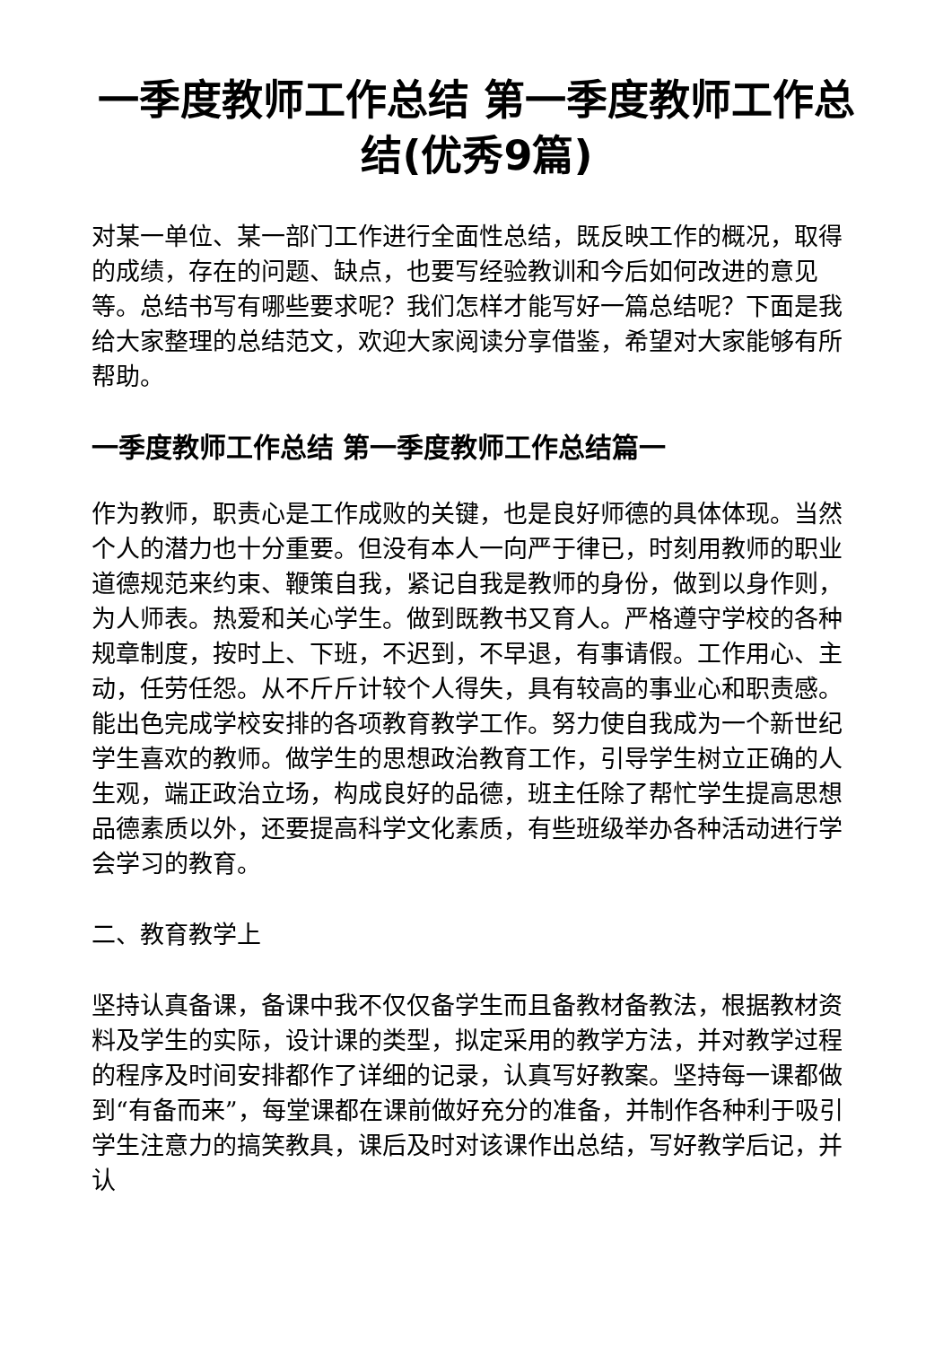一季度教师工作总结 第一季度教师工作总结(优秀9篇)
对某一单位、某一部门工作进行全面性总结，既反映工作的概况，取得的成绩，存在的问题、缺点，也要写经验教训和今后如何改进的意见等。总结书写有哪些要求呢？我们怎样才能写好一篇总结呢？下面是我给大家整理的总结范文，欢迎大家阅读分享借鉴，希望对大家能够有所帮助。
一季度教师工作总结 第一季度教师工作总结篇一
作为教师，职责心是工作成败的关键，也是良好师德的具体体现。当然个人的潜力也十分重要。但没有本人一向严于律已，时刻用教师的职业道德规范来约束、鞭策自我，紧记自我是教师的身份，做到以身作则，为人师表。热爱和关心学生。做到既教书又育人。严格遵守学校的各种规章制度，按时上、下班，不迟到，不早退，有事请假。工作用心、主动，任劳任怨。从不斤斤计较个人得失，具有较高的事业心和职责感。能出色完成学校安排的各项教育教学工作。努力使自我成为一个新世纪学生喜欢的教师。做学生的思想政治教育工作，引导学生树立正确的人生观，端正政治立场，构成良好的品德，班主任除了帮忙学生提高思想品德素质以外，还要提高科学文化素质，有些班级举办各种活动进行学会学习的教育。
二、教育教学上
坚持认真备课，备课中我不仅仅备学生而且备教材备教法，根据教材资料及学生的实际，设计课的类型，拟定采用的教学方法，并对教学过程的程序及时间安排都作了详细的记录，认真写好教案。坚持每一课都做到“有备而来”，每堂课都在课前做好充分的准备，并制作各种利于吸引学生注意力的搞笑教具，课后及时对该课作出总结，写好教学后记，并认